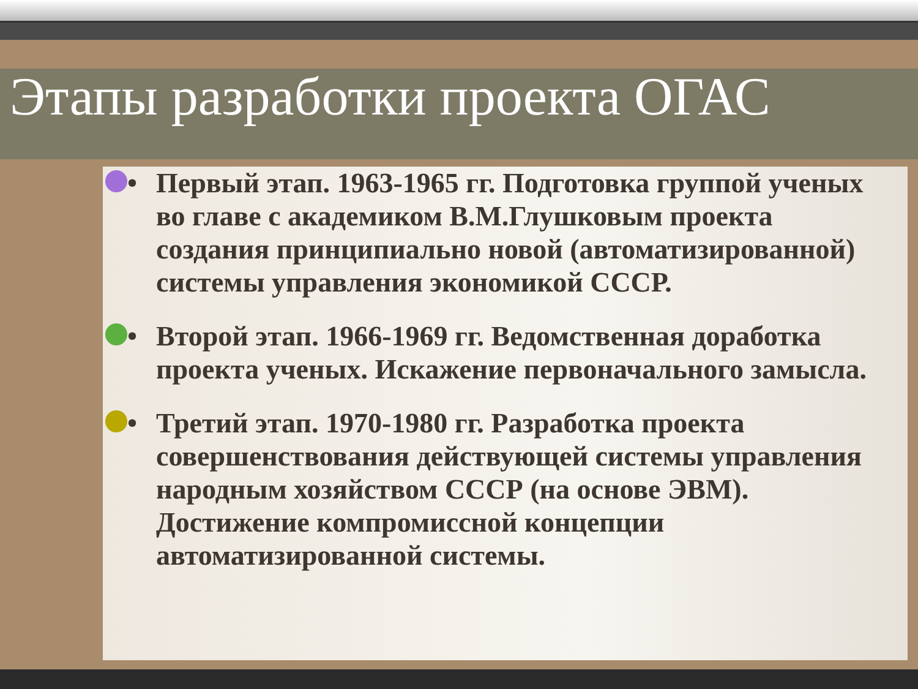Этапы разработки проекта ОГАС
• Первый этап. 1963-1965 гг. Подготовка группой ученых во главе с академиком В.М.Глушковым проекта создания принципиально новой (автоматизированной) системы управления экономикой СССР.
• Второй этап. 1966-1969 гг. Ведомственная доработка проекта ученых. Искажение первоначального замысла.
• Третий этап. 1970-1980 гг. Разработка проекта совершенствования действующей системы управления народным хозяйством СССР (на основе ЭВМ). Достижение компромиссной концепции автоматизированной системы.